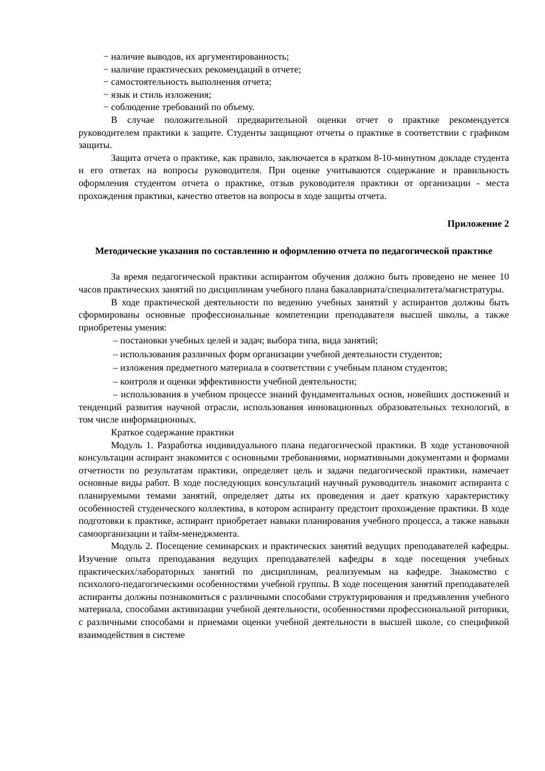− наличие выводов, их аргументированность;
− наличие практических рекомендаций в отчете;
− самостоятельность выполнения отчета;
− язык и стиль изложения;
− соблюдение требований по объему.
В случае положительной предварительной оценки отчет о практике рекомендуется руководителем практики к защите. Студенты защищают отчеты о практике в соответствии с графиком защиты.
Защита отчета о практике, как правило, заключается в кратком 8-10-минутном докладе студента и его ответах на вопросы руководителя. При оценке учитываются содержание и правильность оформления студентом отчета о практике, отзыв руководителя практики от организации - места прохождения практики, качество ответов на вопросы в ходе защиты отчета.
Приложение 2
Методические указания по составлению и оформлению отчета по педагогической практике
За время педагогической практики аспирантом обучения должно быть проведено не менее 10 часов практических занятий по дисциплинам учебного плана бакалавриата/специалитета/магистратуры.
В ходе практической деятельности по ведению учебных занятий у аспирантов должны быть сформированы основные профессиональные компетенции преподавателя высшей школы, а также приобретены умения:
– постановки учебных целей и задач; выбора типа, вида занятий;
– использования различных форм организации учебной деятельности студентов;
– изложения предметного материала в соответствии с учебным планом студентов;
– контроля и оценки эффективности учебной деятельности;
– использования в учебном процессе знаний фундаментальных основ, новейших достижений и тенденций развития научной отрасли, использования инновационных образовательных технологий, в том числе информационных.
Краткое содержание практики
Модуль 1. Разработка индивидуального плана педагогической практики. В ходе установочной консультации аспирант знакомится с основными требованиями, нормативными документами и формами отчетности по результатам практики, определяет цель и задачи педагогической практики, намечает основные виды работ. В ходе последующих консультаций научный руководитель знакомит аспиранта с планируемыми темами занятий, определяет даты их проведения и дает краткую характеристику особенностей студенческого коллектива, в котором аспиранту предстоит прохождение практики. В ходе подготовки к практике, аспирант приобретает навыки планирования учебного процесса, а также навыки самоорганизации и тайм-менеджмента.
Модуль 2. Посещение семинарских и практических занятий ведущих преподавателей кафедры. Изучение опыта преподавания ведущих преподавателей кафедры в ходе посещения учебных практических/лабораторных занятий по дисциплинам, реализуемым на кафедре. Знакомство с психолого-педагогическими особенностями учебной группы. В ходе посещения занятий преподавателей аспиранты должны познакомиться с различными способами структурирования и предъявления учебного материала, способами активизации учебной деятельности, особенностями профессиональной риторики, с различными способами и приемами оценки учебной деятельности в высшей школе, со спецификой взаимодействия в системе